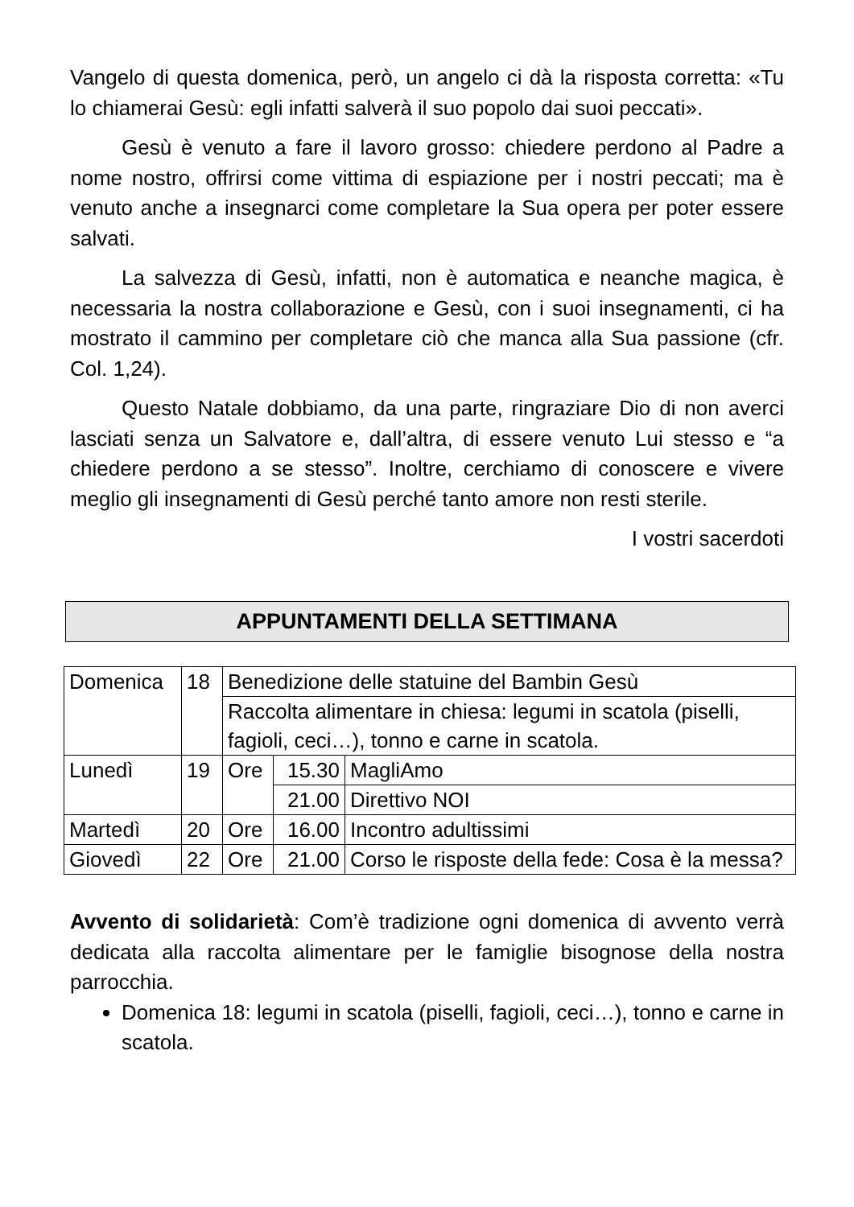Vangelo di questa domenica, però, un angelo ci dà la risposta corretta: «Tu lo chiamerai Gesù: egli infatti salverà il suo popolo dai suoi peccati».
Gesù è venuto a fare il lavoro grosso: chiedere perdono al Padre a nome nostro, offrirsi come vittima di espiazione per i nostri peccati; ma è venuto anche a insegnarci come completare la Sua opera per poter essere salvati.
La salvezza di Gesù, infatti, non è automatica e neanche magica, è necessaria la nostra collaborazione e Gesù, con i suoi insegnamenti, ci ha mostrato il cammino per completare ciò che manca alla Sua passione (cfr. Col. 1,24).
Questo Natale dobbiamo, da una parte, ringraziare Dio di non averci lasciati senza un Salvatore e, dall’altra, di essere venuto Lui stesso e “a chiedere perdono a se stesso”. Inoltre, cerchiamo di conoscere e vivere meglio gli insegnamenti di Gesù perché tanto amore non resti sterile.
I vostri sacerdoti
APPUNTAMENTI DELLA SETTIMANA
| Domenica | 18 | Benedizione delle statuine del Bambin Gesù | | |
| | | Raccolta alimentare in chiesa: legumi in scatola (piselli, fagioli, ceci…), tonno e carne in scatola. | | |
| Lunedì | 19 | Ore | 15.30 | MagliAmo |
| | | | 21.00 | Direttivo NOI |
| Martedì | 20 | Ore | 16.00 | Incontro adultissimi |
| Giovedì | 22 | Ore | 21.00 | Corso le risposte della fede: Cosa è la messa? |
Avvento di solidarietà: Com’è tradizione ogni domenica di avvento verrà dedicata alla raccolta alimentare per le famiglie bisognose della nostra parrocchia.
Domenica 18: legumi in scatola (piselli, fagioli, ceci…), tonno e carne in scatola.